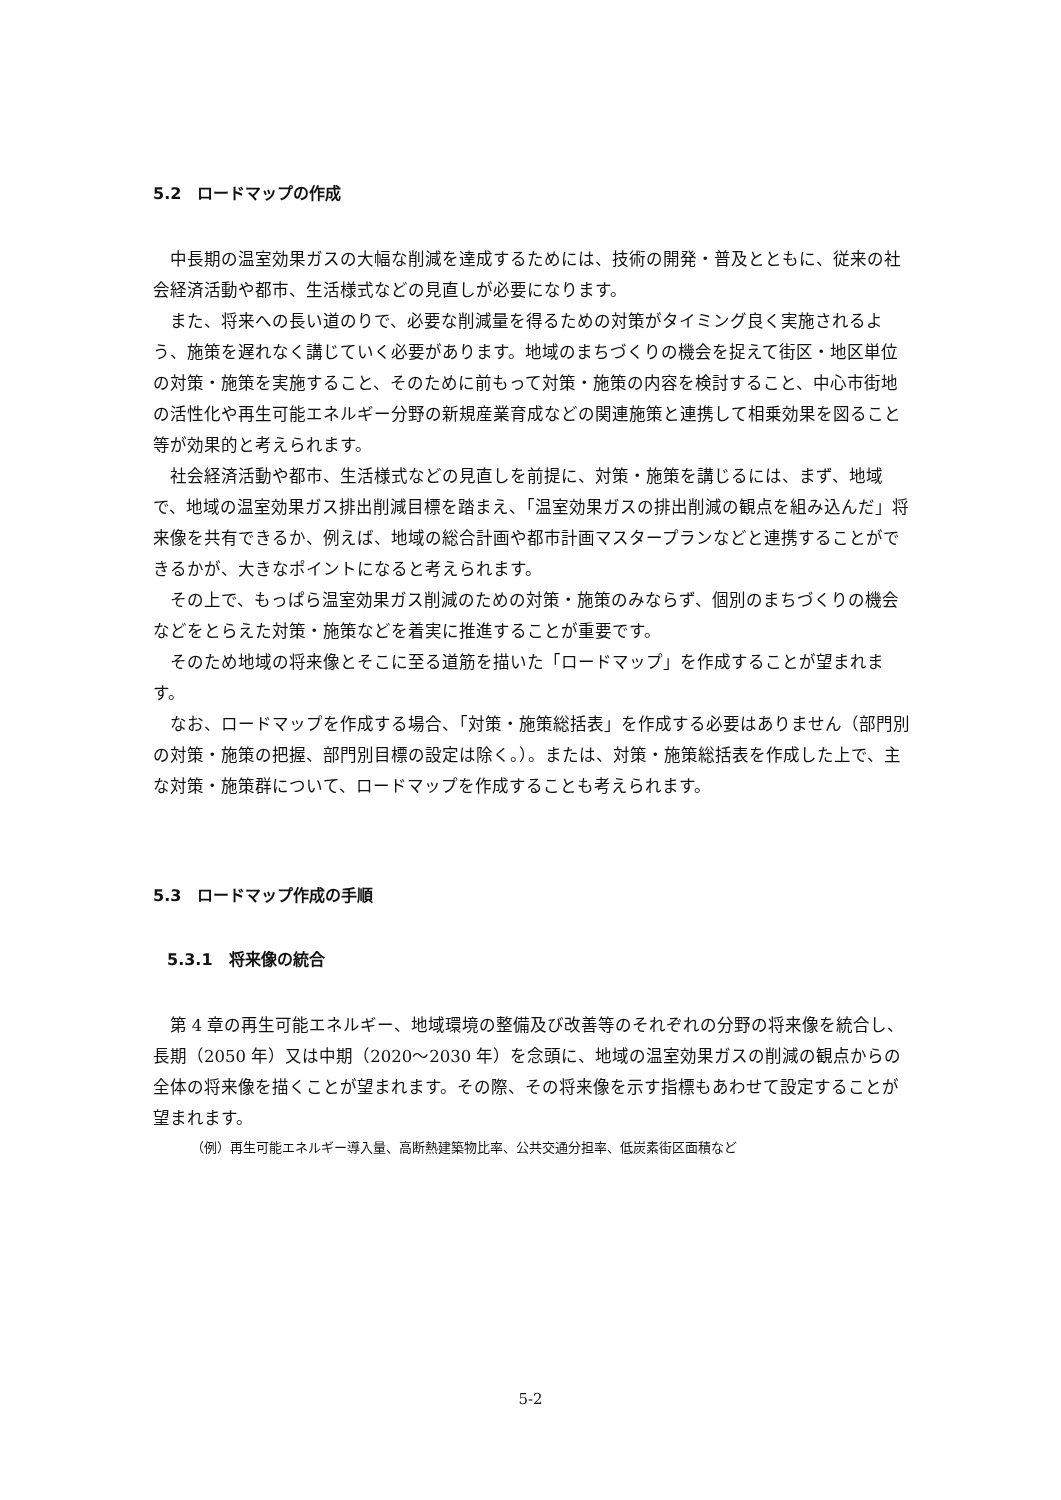5.2　ロードマップの作成
中長期の温室効果ガスの大幅な削減を達成するためには、技術の開発・普及とともに、従来の社会経済活動や都市、生活様式などの見直しが必要になります。
また、将来への長い道のりで、必要な削減量を得るための対策がタイミング良く実施されるよう、施策を遅れなく講じていく必要があります。地域のまちづくりの機会を捉えて街区・地区単位の対策・施策を実施すること、そのために前もって対策・施策の内容を検討すること、中心市街地の活性化や再生可能エネルギー分野の新規産業育成などの関連施策と連携して相乗効果を図ること等が効果的と考えられます。
社会経済活動や都市、生活様式などの見直しを前提に、対策・施策を講じるには、まず、地域で、地域の温室効果ガス排出削減目標を踏まえ、「温室効果ガスの排出削減の観点を組み込んだ」将来像を共有できるか、例えば、地域の総合計画や都市計画マスタープランなどと連携することができるかが、大きなポイントになると考えられます。
その上で、もっぱら温室効果ガス削減のための対策・施策のみならず、個別のまちづくりの機会などをとらえた対策・施策などを着実に推進することが重要です。
そのため地域の将来像とそこに至る道筋を描いた「ロードマップ」を作成することが望まれます。
なお、ロードマップを作成する場合、「対策・施策総括表」を作成する必要はありません（部門別の対策・施策の把握、部門別目標の設定は除く。）。または、対策・施策総括表を作成した上で、主な対策・施策群について、ロードマップを作成することも考えられます。
5.3　ロードマップ作成の手順
5.3.1　将来像の統合
第 4 章の再生可能エネルギー、地域環境の整備及び改善等のそれぞれの分野の将来像を統合し、長期（2050 年）又は中期（2020～2030 年）を念頭に、地域の温室効果ガスの削減の観点からの全体の将来像を描くことが望まれます。その際、その将来像を示す指標もあわせて設定することが望まれます。
（例）再生可能エネルギー導入量、高断熱建築物比率、公共交通分担率、低炭素街区面積など
5-2